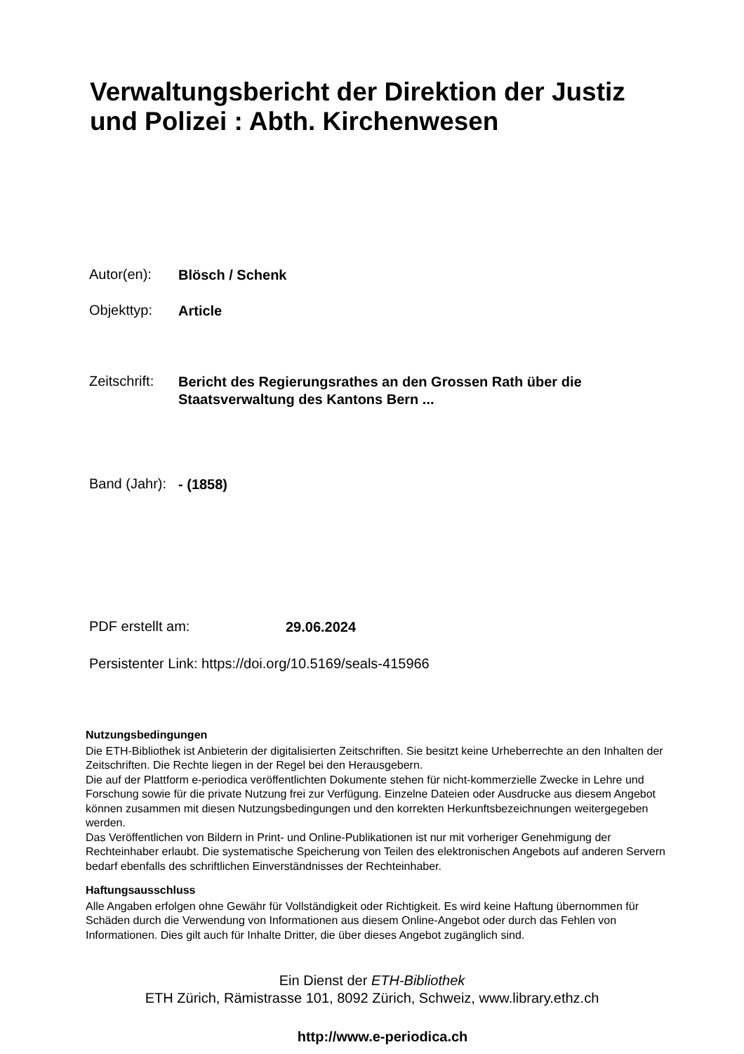Verwaltungsbericht der Direktion der Justiz
und Polizei : Abth. Kirchenwesen
Autor(en):
Blösch / Schenk
Objekttyp:
Article
Zeitschrift:
Bericht des Regierungsrathes an den Grossen Rath über die
Staatsverwaltung des Kantons Bern ...
Band (Jahr):
- (1858)
PDF erstellt am:
29.06.2024
Persistenter Link: https://doi.org/10.5169/seals-415966
Nutzungsbedingungen
Die ETH-Bibliothek ist Anbieterin der digitalisierten Zeitschriften. Sie besitzt keine Urheberrechte an den Inhalten der Zeitschriften. Die Rechte liegen in der Regel bei den Herausgebern.
Die auf der Plattform e-periodica veröffentlichten Dokumente stehen für nicht-kommerzielle Zwecke in Lehre und Forschung sowie für die private Nutzung frei zur Verfügung. Einzelne Dateien oder Ausdrucke aus diesem Angebot können zusammen mit diesen Nutzungsbedingungen und den korrekten Herkunftsbezeichnungen weitergegeben werden.
Das Veröffentlichen von Bildern in Print- und Online-Publikationen ist nur mit vorheriger Genehmigung der Rechteinhaber erlaubt. Die systematische Speicherung von Teilen des elektronischen Angebots auf anderen Servern bedarf ebenfalls des schriftlichen Einverständnisses der Rechteinhaber.
Haftungsausschluss
Alle Angaben erfolgen ohne Gewähr für Vollständigkeit oder Richtigkeit. Es wird keine Haftung übernommen für Schäden durch die Verwendung von Informationen aus diesem Online-Angebot oder durch das Fehlen von Informationen. Dies gilt auch für Inhalte Dritter, die über dieses Angebot zugänglich sind.
Ein Dienst der ETH-Bibliothek
ETH Zürich, Rämistrasse 101, 8092 Zürich, Schweiz, www.library.ethz.ch
http://www.e-periodica.ch